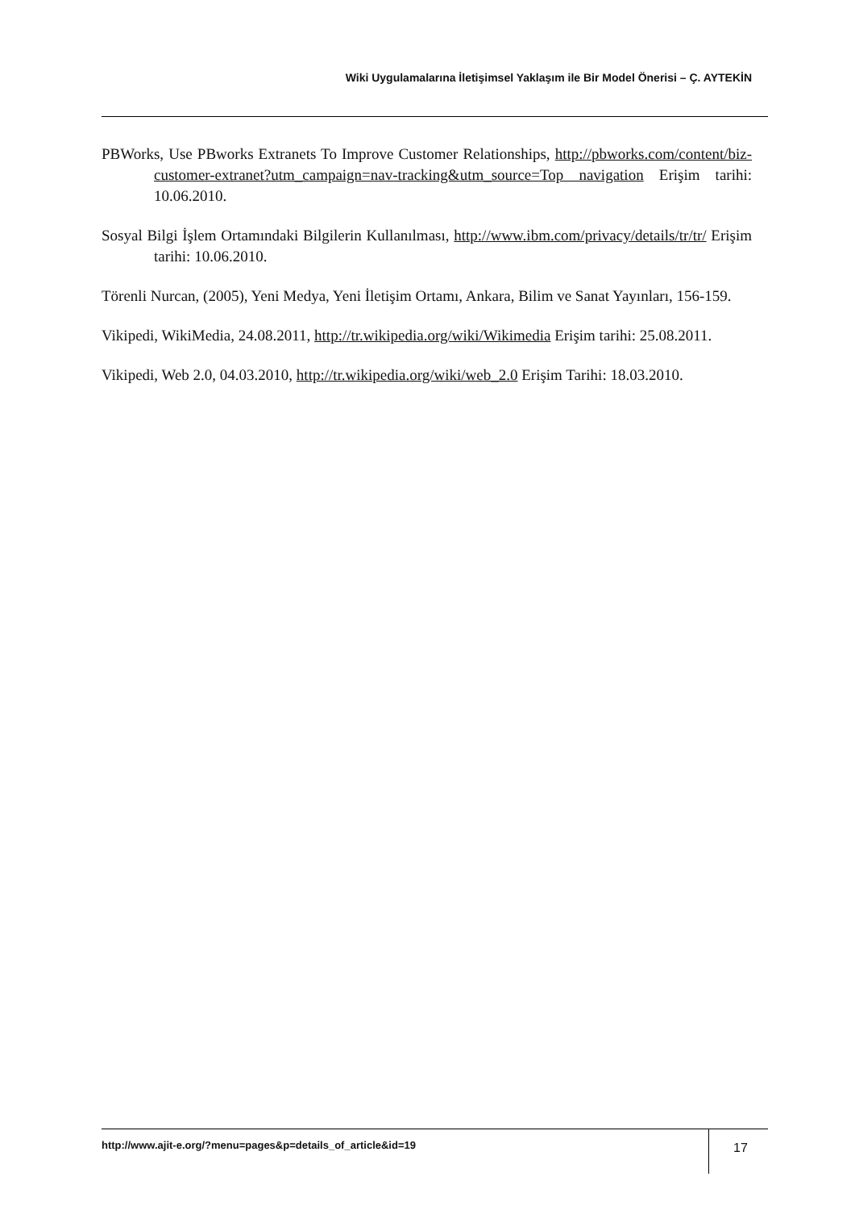Wiki Uygulamalarına İletişimsel Yaklaşım ile Bir Model Önerisi – Ç. AYTEKİN
PBWorks, Use PBworks Extranets To Improve Customer Relationships, http://pbworks.com/content/biz-customer-extranet?utm_campaign=nav-tracking&utm_source=Top navigation Erişim tarihi: 10.06.2010.
Sosyal Bilgi İşlem Ortamındaki Bilgilerin Kullanılması, http://www.ibm.com/privacy/details/tr/tr/ Erişim tarihi: 10.06.2010.
Törenli Nurcan, (2005), Yeni Medya, Yeni İletişim Ortamı, Ankara, Bilim ve Sanat Yayınları, 156-159.
Vikipedi, WikiMedia, 24.08.2011, http://tr.wikipedia.org/wiki/Wikimedia Erişim tarihi: 25.08.2011.
Vikipedi, Web 2.0, 04.03.2010, http://tr.wikipedia.org/wiki/web_2.0 Erişim Tarihi: 18.03.2010.
http://www.ajit-e.org/?menu=pages&p=details_of_article&id=19
17